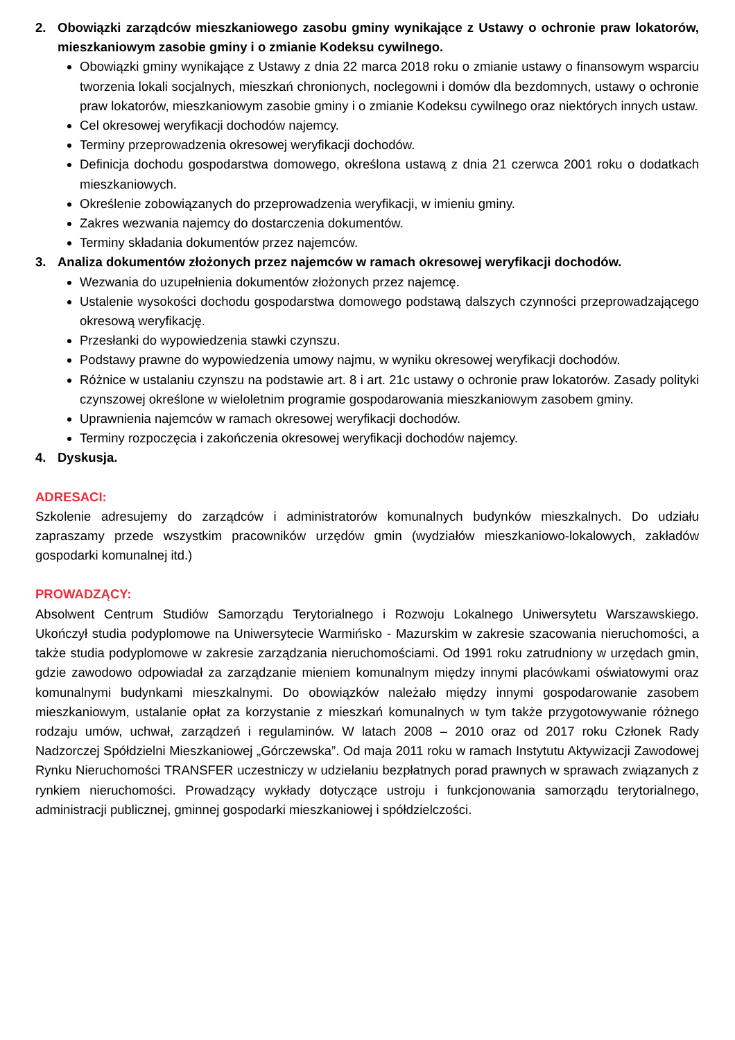2. Obowiązki zarządców mieszkaniowego zasobu gminy wynikające z Ustawy o ochronie praw lokatorów, mieszkaniowym zasobie gminy i o zmianie Kodeksu cywilnego.
Obowiązki gminy wynikające z Ustawy z dnia 22 marca 2018 roku o zmianie ustawy o finansowym wsparciu tworzenia lokali socjalnych, mieszkań chronionych, noclegowni i domów dla bezdomnych, ustawy o ochronie praw lokatorów, mieszkaniowym zasobie gminy i o zmianie Kodeksu cywilnego oraz niektórych innych ustaw.
Cel okresowej weryfikacji dochodów najemcy.
Terminy przeprowadzenia okresowej weryfikacji dochodów.
Definicja dochodu gospodarstwa domowego, określona ustawą z dnia 21 czerwca 2001 roku o dodatkach mieszkaniowych.
Określenie zobowiązanych do przeprowadzenia weryfikacji, w imieniu gminy.
Zakres wezwania najemcy do dostarczenia dokumentów.
Terminy składania dokumentów przez najemców.
3. Analiza dokumentów złożonych przez najemców w ramach okresowej weryfikacji dochodów.
Wezwania do uzupełnienia dokumentów złożonych przez najemcę.
Ustalenie wysokości dochodu gospodarstwa domowego podstawą dalszych czynności przeprowadzającego okresową weryfikację.
Przesłanki do wypowiedzenia stawki czynszu.
Podstawy prawne do wypowiedzenia umowy najmu, w wyniku okresowej weryfikacji dochodów.
Różnice w ustalaniu czynszu na podstawie art. 8 i art. 21c ustawy o ochronie praw lokatorów. Zasady polityki czynszowej określone w wieloletnim programie gospodarowania mieszkaniowym zasobem gminy.
Uprawnienia najemców w ramach okresowej weryfikacji dochodów.
Terminy rozpoczęcia i zakończenia okresowej weryfikacji dochodów najemcy.
4. Dyskusja.
ADRESACI:
Szkolenie adresujemy do zarządców i administratorów komunalnych budynków mieszkalnych. Do udziału zapraszamy przede wszystkim pracowników urzędów gmin (wydziałów mieszkaniowo-lokalowych, zakładów gospodarki komunalnej itd.)
PROWADZĄCY:
Absolwent Centrum Studiów Samorządu Terytorialnego i Rozwoju Lokalnego Uniwersytetu Warszawskiego. Ukończył studia podyplomowe na Uniwersytecie Warmińsko - Mazurskim w zakresie szacowania nieruchomości, a także studia podyplomowe w zakresie zarządzania nieruchomościami. Od 1991 roku zatrudniony w urzędach gmin, gdzie zawodowo odpowiadał za zarządzanie mieniem komunalnym między innymi placówkami oświatowymi oraz komunalnymi budynkami mieszkalnymi. Do obowiązków należało między innymi gospodarowanie zasobem mieszkaniowym, ustalanie opłat za korzystanie z mieszkań komunalnych w tym także przygotowywanie różnego rodzaju umów, uchwał, zarządzeń i regulaminów. W latach 2008 – 2010 oraz od 2017 roku Członek Rady Nadzorczej Spółdzielni Mieszkaniowej „Górczewska”. Od maja 2011 roku w ramach Instytutu Aktywizacji Zawodowej Rynku Nieruchomości TRANSFER uczestniczy w udzielaniu bezpłatnych porad prawnych w sprawach związanych z rynkiem nieruchomości. Prowadzący wykłady dotyczące ustroju i funkcjonowania samorządu terytorialnego, administracji publicznej, gminnej gospodarki mieszkaniowej i spółdzielczości.